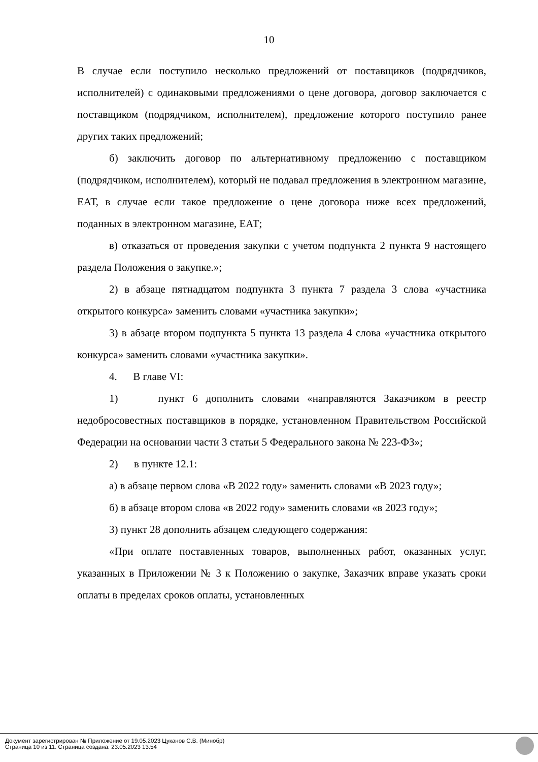10
В случае если поступило несколько предложений от поставщиков (подрядчиков, исполнителей) с одинаковыми предложениями о цене договора, договор заключается с поставщиком (подрядчиком, исполнителем), предложение которого поступило ранее других таких предложений;
б) заключить договор по альтернативному предложению с поставщиком (подрядчиком, исполнителем), который не подавал предложения в электронном магазине, ЕАТ, в случае если такое предложение о цене договора ниже всех предложений, поданных в электронном магазине, ЕАТ;
в) отказаться от проведения закупки с учетом подпункта 2 пункта 9 настоящего раздела Положения о закупке.»;
2) в абзаце пятнадцатом подпункта 3 пункта 7 раздела 3 слова «участника открытого конкурса» заменить словами «участника закупки»;
3) в абзаце втором подпункта 5 пункта 13 раздела 4 слова «участника открытого конкурса» заменить словами «участника закупки».
4. В главе VI:
1) пункт 6 дополнить словами «направляются Заказчиком в реестр недобросовестных поставщиков в порядке, установленном Правительством Российской Федерации на основании части 3 статьи 5 Федерального закона № 223-ФЗ»;
2) в пункте 12.1:
а) в абзаце первом слова «В 2022 году» заменить словами «В 2023 году»;
б) в абзаце втором слова «в 2022 году» заменить словами «в 2023 году»;
3) пункт 28 дополнить абзацем следующего содержания:
«При оплате поставленных товаров, выполненных работ, оказанных услуг, указанных в Приложении № 3 к Положению о закупке, Заказчик вправе указать сроки оплаты в пределах сроков оплаты, установленных
Документ зарегистрирован № Приложение от 19.05.2023 Цуканов С.В. (Минобр)
Страница 10 из 11. Страница создана: 23.05.2023 13:54